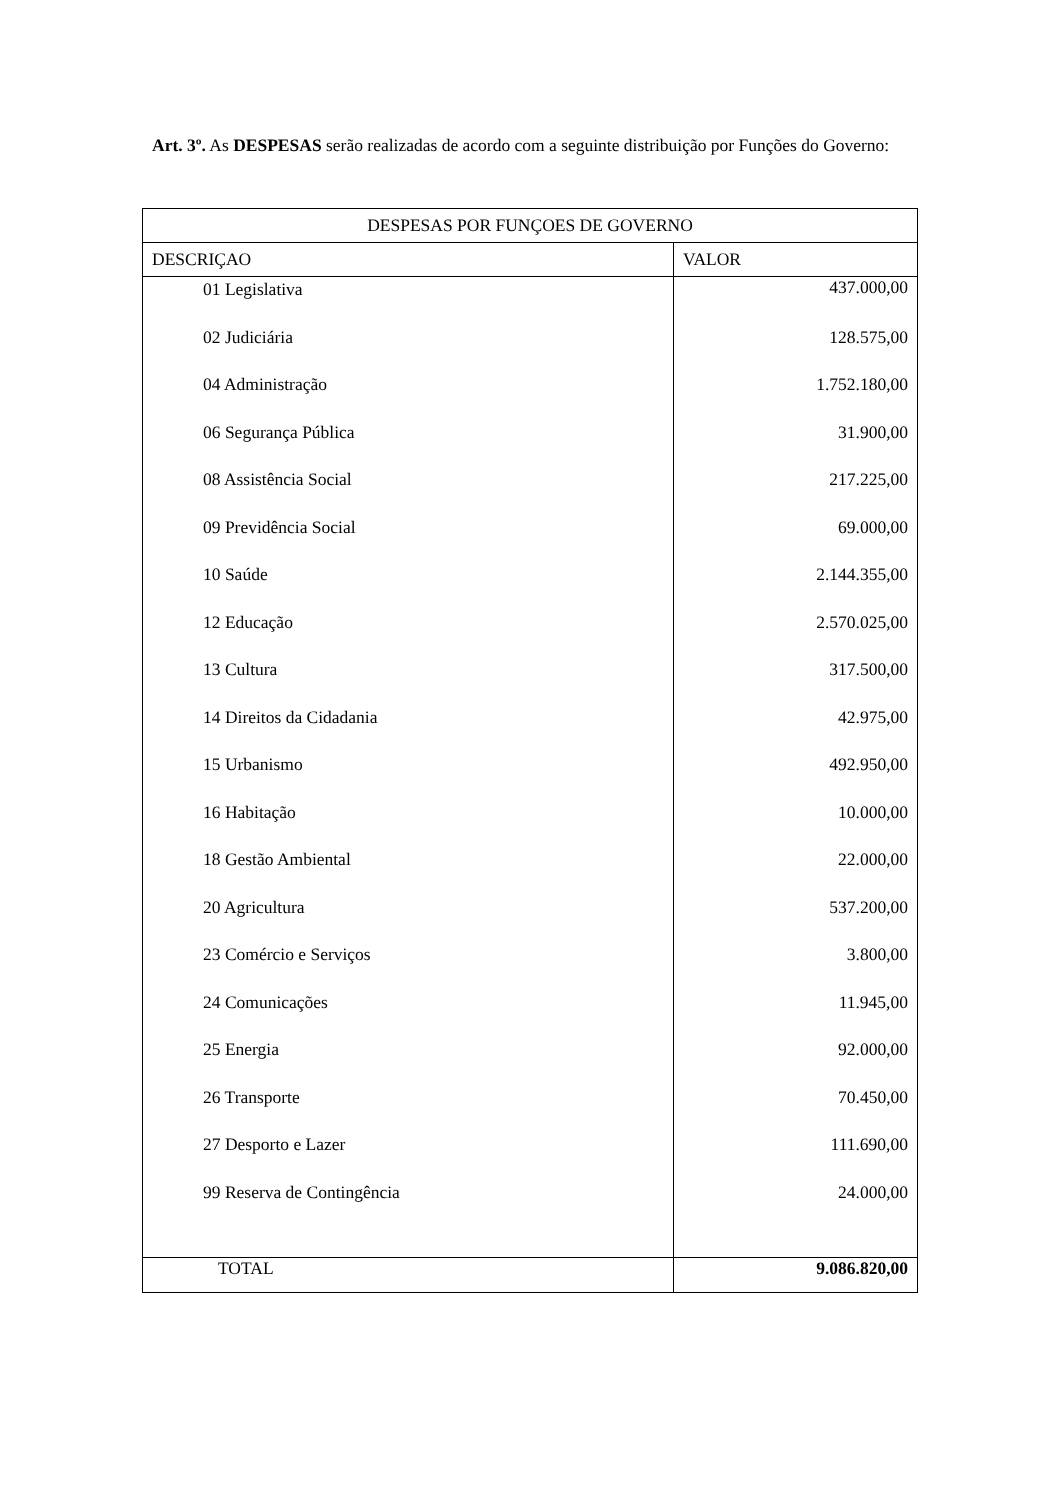Art. 3º. As DESPESAS serão realizadas de acordo com a seguinte distribuição por Funções do Governo:
| DESPESAS POR FUNÇOES DE GOVERNO | |
| --- | --- |
| DESCRIÇAO | VALOR |
| 01 Legislativa | 437.000,00 |
| 02 Judiciária | 128.575,00 |
| 04 Administração | 1.752.180,00 |
| 06 Segurança Pública | 31.900,00 |
| 08 Assistência Social | 217.225,00 |
| 09 Previdência Social | 69.000,00 |
| 10 Saúde | 2.144.355,00 |
| 12 Educação | 2.570.025,00 |
| 13 Cultura | 317.500,00 |
| 14 Direitos da Cidadania | 42.975,00 |
| 15 Urbanismo | 492.950,00 |
| 16 Habitação | 10.000,00 |
| 18 Gestão Ambiental | 22.000,00 |
| 20 Agricultura | 537.200,00 |
| 23 Comércio e Serviços | 3.800,00 |
| 24 Comunicações | 11.945,00 |
| 25 Energia | 92.000,00 |
| 26 Transporte | 70.450,00 |
| 27 Desporto e Lazer | 111.690,00 |
| 99 Reserva de Contingência | 24.000,00 |
| TOTAL | 9.086.820,00 |